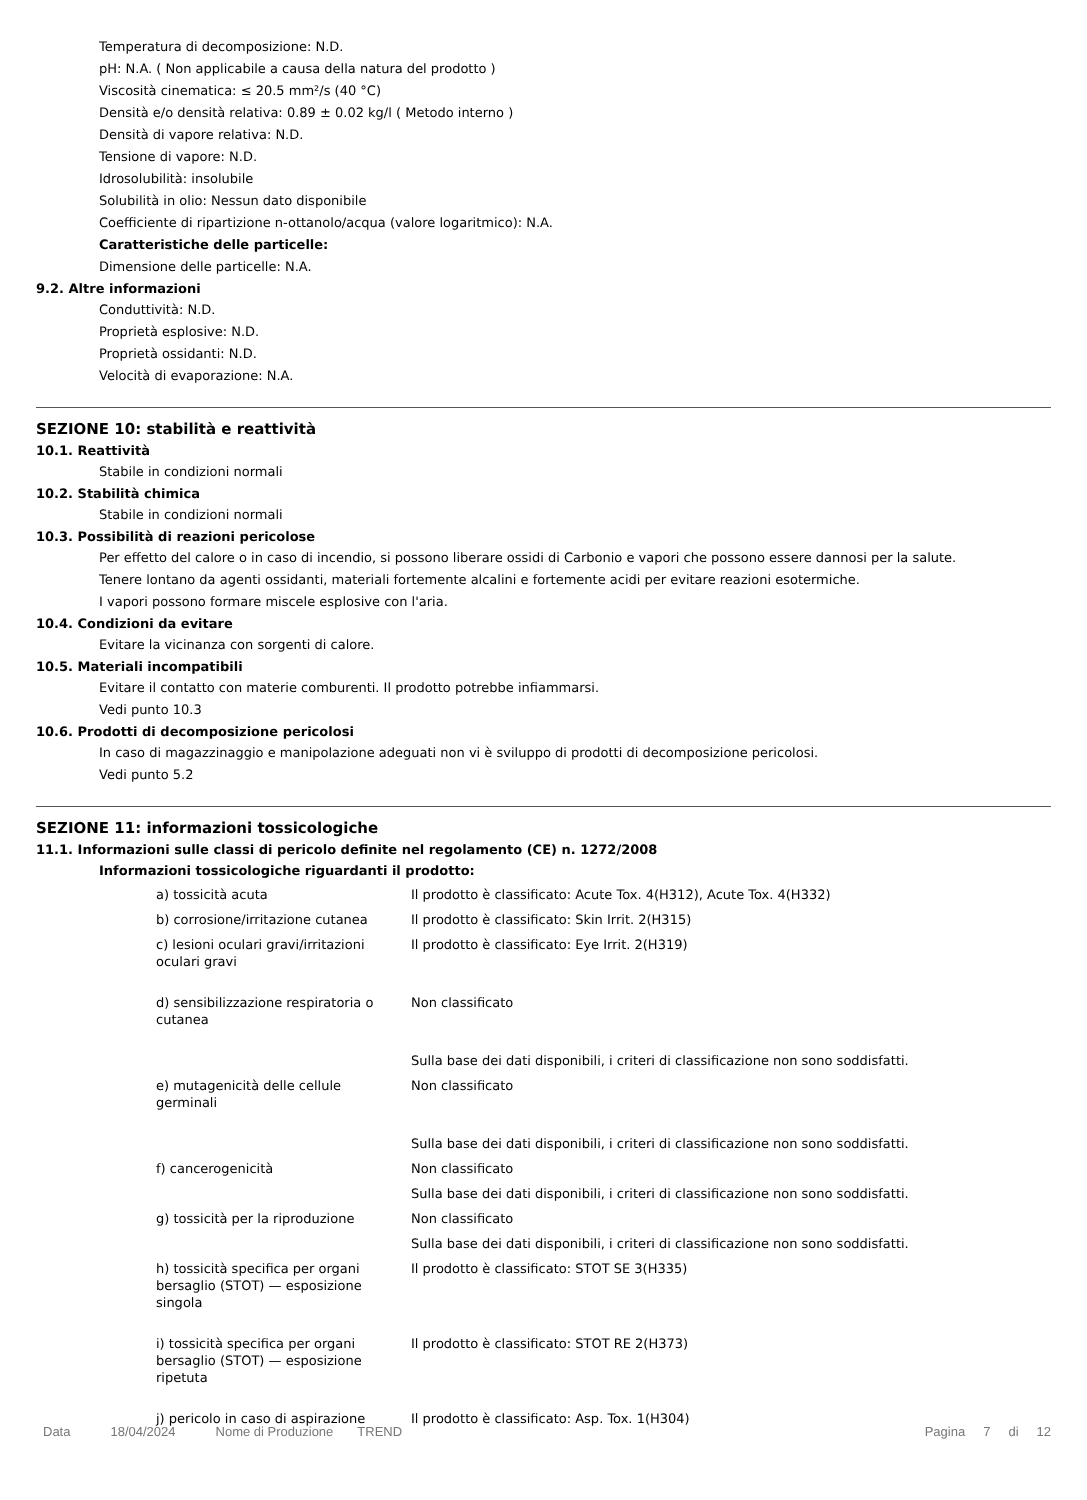Temperatura di decomposizione: N.D.
pH: N.A. ( Non applicabile a causa della natura del prodotto )
Viscosità cinematica: ≤ 20.5 mm²/s (40 °C)
Densità e/o densità relativa: 0.89 ± 0.02 kg/l ( Metodo interno )
Densità di vapore relativa: N.D.
Tensione di vapore: N.D.
Idrosolubilità: insolubile
Solubilità in olio: Nessun dato disponibile
Coefficiente di ripartizione n-ottanolo/acqua (valore logaritmico): N.A.
Caratteristiche delle particelle:
Dimensione delle particelle: N.A.
9.2. Altre informazioni
Conduttività: N.D.
Proprietà esplosive: N.D.
Proprietà ossidanti: N.D.
Velocità di evaporazione: N.A.
SEZIONE 10: stabilità e reattività
10.1. Reattività
Stabile in condizioni normali
10.2. Stabilità chimica
Stabile in condizioni normali
10.3. Possibilità di reazioni pericolose
Per effetto del calore o in caso di incendio, si possono liberare ossidi di Carbonio e vapori che possono essere dannosi per la salute.
Tenere lontano da agenti ossidanti, materiali fortemente alcalini e fortemente acidi per evitare reazioni esotermiche.
I vapori possono formare miscele esplosive con l'aria.
10.4. Condizioni da evitare
Evitare la vicinanza con sorgenti di calore.
10.5. Materiali incompatibili
Evitare il contatto con materie comburenti. Il prodotto potrebbe infiammarsi.
Vedi punto 10.3
10.6. Prodotti di decomposizione pericolosi
In caso di magazzinaggio e manipolazione adeguati non vi è sviluppo di prodotti di decomposizione pericolosi.
Vedi punto 5.2
SEZIONE 11: informazioni tossicologiche
11.1. Informazioni sulle classi di pericolo definite nel regolamento (CE) n. 1272/2008
Informazioni tossicologiche riguardanti il prodotto:
| a) tossicità acuta | Il prodotto è classificato: Acute Tox. 4(H312), Acute Tox. 4(H332) |
| b) corrosione/irritazione cutanea | Il prodotto è classificato: Skin Irrit. 2(H315) |
| c) lesioni oculari gravi/irritazioni oculari gravi | Il prodotto è classificato: Eye Irrit. 2(H319) |
| d) sensibilizzazione respiratoria o cutanea | Non classificato |
| | Sulla base dei dati disponibili, i criteri di classificazione non sono soddisfatti. |
| e) mutagenicità delle cellule germinali | Non classificato |
| | Sulla base dei dati disponibili, i criteri di classificazione non sono soddisfatti. |
| f) cancerogenicità | Non classificato |
| | Sulla base dei dati disponibili, i criteri di classificazione non sono soddisfatti. |
| g) tossicità per la riproduzione | Non classificato |
| | Sulla base dei dati disponibili, i criteri di classificazione non sono soddisfatti. |
| h) tossicità specifica per organi bersaglio (STOT) — esposizione singola | Il prodotto è classificato: STOT SE 3(H335) |
| i) tossicità specifica per organi bersaglio (STOT) — esposizione ripetuta | Il prodotto è classificato: STOT RE 2(H373) |
| j) pericolo in caso di aspirazione | Il prodotto è classificato: Asp. Tox. 1(H304) |
Data 18/04/2024 Nome di Produzione TREND Pagina 7 di 12